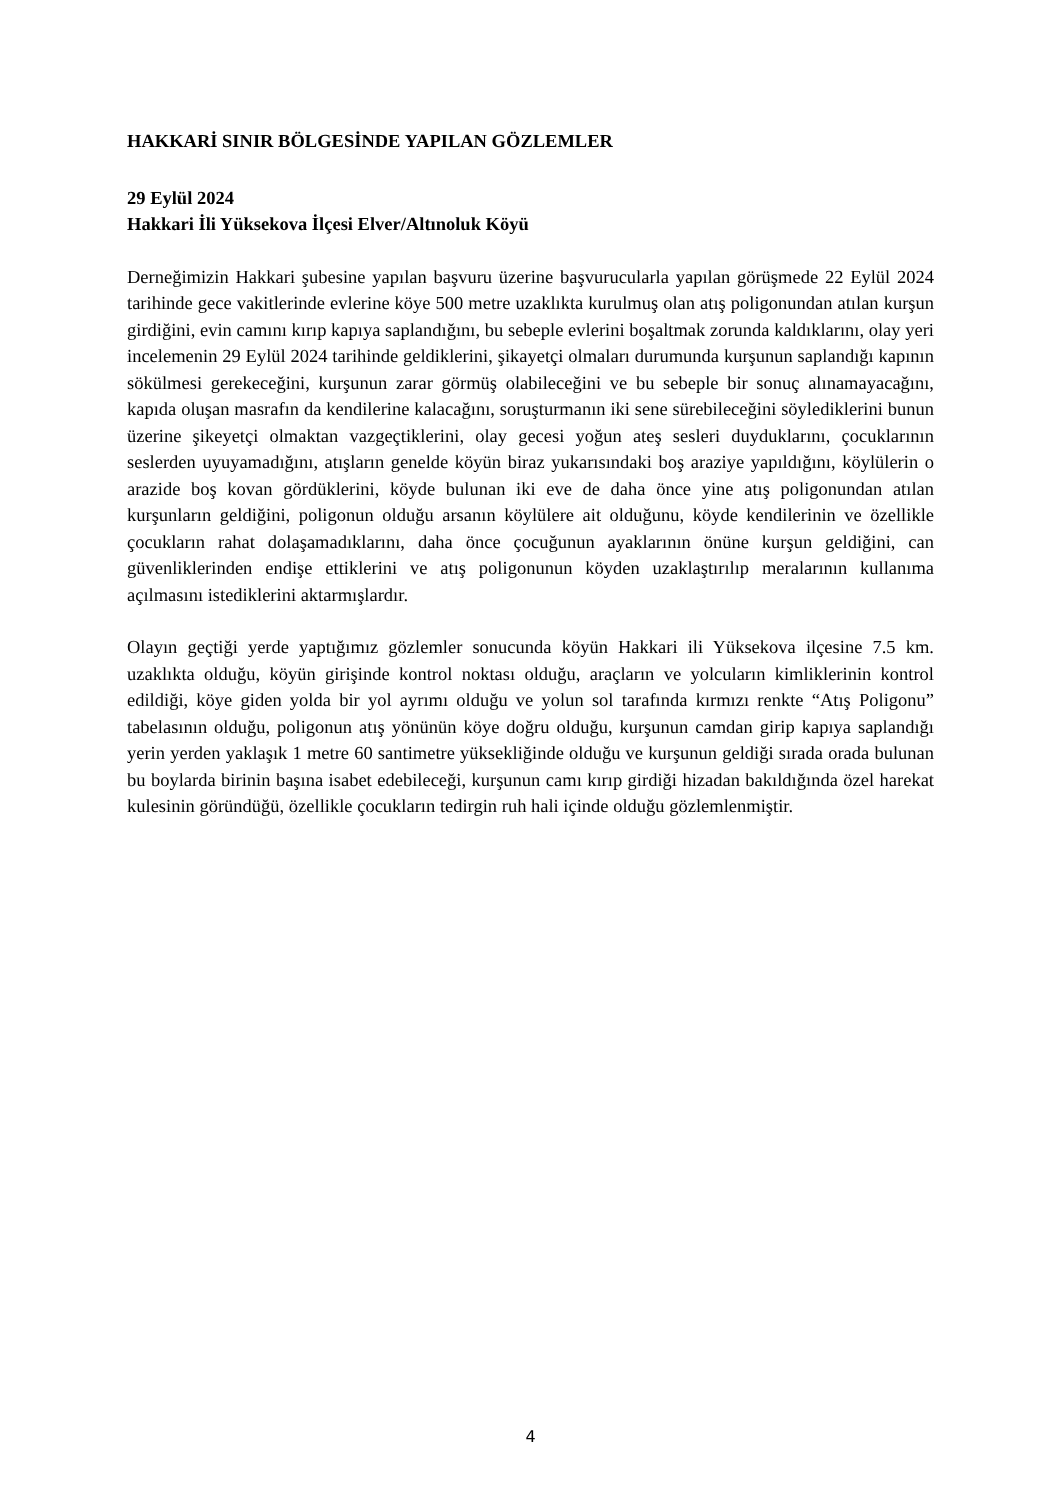HAKKARİ SINIR BÖLGESİNDE YAPILAN GÖZLEMLER
29 Eylül 2024
Hakkari İli Yüksekova İlçesi Elver/Altınoluk Köyü
Derneğimizin Hakkari şubesine yapılan başvuru üzerine başvurucularla yapılan görüşmede 22 Eylül 2024 tarihinde gece vakitlerinde evlerine köye 500 metre uzaklıkta kurulmuş olan atış poligonundan atılan kurşun girdiğini, evin camını kırıp kapıya saplandığını, bu sebeple evlerini boşaltmak zorunda kaldıklarını, olay yeri incelemenin 29 Eylül 2024 tarihinde geldiklerini, şikayetçi olmaları durumunda kurşunun saplandığı kapının sökülmesi gerekeceğini, kurşunun zarar görmüş olabileceğini ve bu sebeple bir sonuç alınamayacağını, kapıda oluşan masrafın da kendilerine kalacağını, soruşturmanın iki sene sürebileceğini söylediklerini bunun üzerine şikeyetçi olmaktan vazgeçtiklerini, olay gecesi yoğun ateş sesleri duyduklarını, çocuklarının seslerden uyuyamadığını, atışların genelde köyün biraz yukarısındaki boş araziye yapıldığını, köylülerin o arazide boş kovan gördüklerini, köyde bulunan iki eve de daha önce yine atış poligonundan atılan kurşunların geldiğini, poligonun olduğu arsanın köylülere ait olduğunu, köyde kendilerinin ve özellikle çocukların rahat dolaşamadıklarını, daha önce çocuğunun ayaklarının önüne kurşun geldiğini, can güvenliklerinden endişe ettiklerini ve atış poligonunun köyden uzaklaştırılıp meralarının kullanıma açılmasını istediklerini aktarmışlardır.
Olayın geçtiği yerde yaptığımız gözlemler sonucunda köyün Hakkari ili Yüksekova ilçesine 7.5 km. uzaklıkta olduğu, köyün girişinde kontrol noktası olduğu, araçların ve yolcuların kimliklerinin kontrol edildiği, köye giden yolda bir yol ayrımı olduğu ve yolun sol tarafında kırmızı renkte “Atış Poligonu” tabelasının olduğu, poligonun atış yönünün köye doğru olduğu, kurşunun camdan girip kapıya saplandığı yerin yerden yaklaşık 1 metre 60 santimetre yüksekliğinde olduğu ve kurşunun geldiği sırada orada bulunan bu boylarda birinin başına isabet edebileceği, kurşunun camı kırıp girdiği hizadan bakıldığında özel harekat kulesinin göründüğü, özellikle çocukların tedirgin ruh hali içinde olduğu gözlemlenmiştir.
4